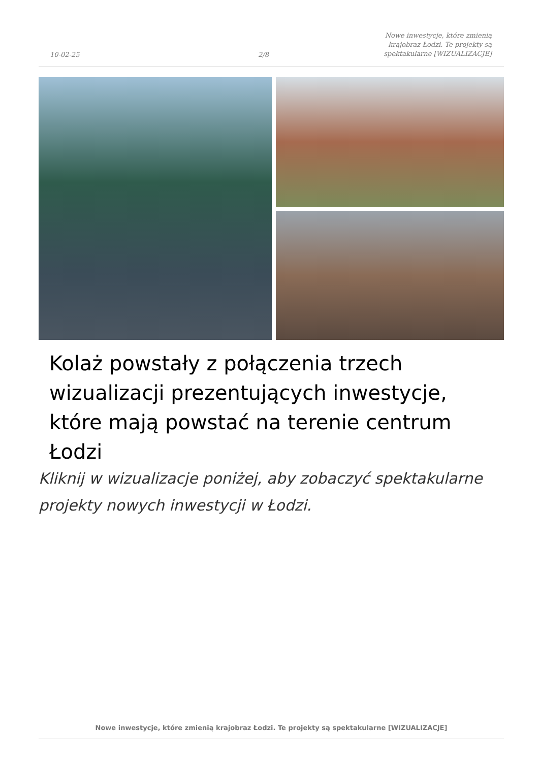10-02-25
2/8
Nowe inwestycje, które zmienią krajobraz Łodzi. Te projekty są spektakularne [WIZUALIZACJE]
Kolaż powstały z połączenia trzech wizualizacji prezentujących inwestycje, które mają powstać na terenie centrum Łodzi
Kliknij w wizualizacje poniżej, aby zobaczyć spektakularne projekty nowych inwestycji w Łodzi.
Nowe inwestycje, które zmienią krajobraz Łodzi. Te projekty są spektakularne [WIZUALIZACJE]